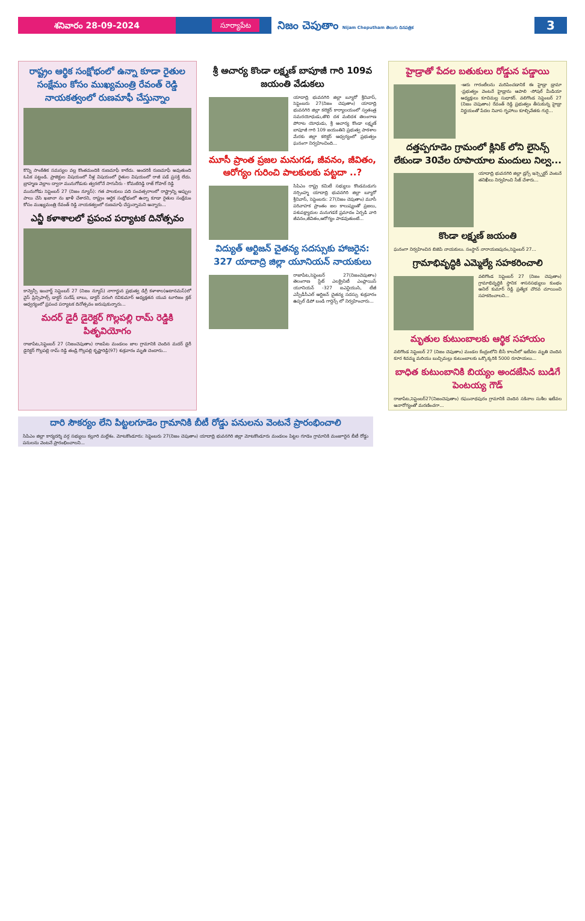శనివారం 28-09-2024 సూర్యాపేట నిజం చెపుతాం Nijam Cheputham తెలుగు దినపత్రిక 3
రాష్ట్రం ఆర్థిక సంక్షోభంలో ఉన్నా కూడా రైతుల సంక్షేమం కోసం ముఖ్యమంత్రి రేవంత్ రెడ్డి నాయకత్వంలో రుణమాఫీ చేస్తున్నాం
కొన్ని సాంకేతిక సమస్యల వల్ల కొంతమందికి రుణమాఫీ కాలేదు. అందరికీ రుణమాఫీ అవుతుంది ఓపిక పట్టండి. ప్రాజెక్టుల విషయంలో నీళ్ల విషయంలో రైతుల విషయంలో రాజీ పడే ప్రసక్తి లేదు. బ్రాహ్మణ వెల్లాల ద్వారా మునుగోడుకు త్వరలోనే సాగునీరు - కోమటిరెడ్డి రాజ్ గోపాల్ రెడ్డి
మునుగోడు సెప్టెంబర్ 27 (నిజం న్యూస్): గత పాలకులు పది సంవత్సరాలలో రాష్ట్రాన్ని అప్పుల పాలు చేసి ఖజానా ను ఖాళీ చేశారని, రాష్ట్రం ఆర్థిక సంక్షోభంలో ఉన్నా కూడా రైతుల సంక్షేమం కోసం ముఖ్యమంత్రి రేవంత్ రెడ్డి నాయకత్వంలో రుణమాఫీ చేస్తున్నామని అన్నారు...
ఎన్జీ కళాశాలలో ప్రపంచ పర్యాటక దినోత్సవం
కాన్వెన్సీ ఇంచార్జ్ సెప్టెంబర్ 27 (నిజం న్యూస్) నాగార్జున ప్రభుత్వ డిగ్రీ కళాశాల(అటానమస్)లో వైస్ ప్రిన్సిపాల్స్ డాక్టర్ సురేష్ బాబు, డాక్టర్ పరంగి రవికుమార్ అధ్యక్షతన యువ టూరిజం క్లబ్ ఆధ్వర్యంలో ప్రపంచ పర్యాటక దినోత్సవం జరుపుకున్నారు...
మదర్ డైరీ డైరెక్టర్ గొల్లపల్లి రామ్ రెడ్డికి పితృవియోగం
రాజాపేట,సెప్టెంబర్ 27 (నిజంచెపుతాం) రాజపేట మండలం జాల గ్రామానికి చెందిన మదర్ డైరీ డైరెక్టర్ గొల్లపల్లి రామ్ రెడ్డి తండ్రి గొల్లపల్లి కృష్ణారెడ్డి(97) శుక్రవారం మృతి చెందారు...
శ్రీ ఆచార్య కొండా లక్ష్మణ్ బాపూజీ గారి 109వ జయంతి వేడుకలు
యాదాద్రి భువనగిరి జిల్లా బ్యూరో శ్రీనివాస్, సెప్టెంబరు 27(నిజం చెపుతాం) యాదాద్రి భువనగిరి జిల్లా కలెక్టర్ కార్యాలయంలో స్వతంత్ర సమరయోధుడు,తొలి దశ మలిదశ తెలంగాణ పోరాట యోధుడు, శ్రీ ఆచార్య కొండా లక్ష్మణ్ బాపూజీ గారి 109 జయంతిని ప్రభుత్వ పాఠశాల మేరకు జిల్లా కలెక్టర్ ఆధ్వర్యంలో ప్రభుత్వం ఘనంగా నిర్వహించింది...
మూసీ ప్రాంత ప్రజల మనుగడ, జీవనం, జీవితం, ఆరోగ్యం గురించి పాలకులకు పట్టదా ..?
సిపిఎం రాష్ట్ర కమిటీ సభ్యులు కొండమడుగు నర్సింహ్మ యాదాద్రి భువనగిరి జిల్లా బ్యూరో శ్రీనివాస్, సెప్టెంబరు: 27(నిజం చెపుతాం) మూసీ పరివాహక ప్రాంతం జల కాలుష్యంతో ప్రజలు, పశుపక్ష్యాదుల మనుగడకే ప్రమాదం ఏర్పడి వారి జీవనం,జీవితం,ఆరోగ్యం పాడవుతుంటే...
విద్యుత్ ఆర్టిజన్ చైతన్య సదస్సుకు హాజరైన: 327 యాదాద్రి జిల్లా యూనియన్ నాయకులు
రాజాపేట,సెప్టెంబర్ 27(నిజంచెపుతాం) తెలంగాణ స్టేట్ ఎలక్ట్రిసిటీ ఎంప్లాయిస్ యూనియన్ -327 ఐఎన్టియుసి, టీజీ ఎస్పీడీసీఎల్ ఆర్టిజన్ చైతన్య సదస్సు శుక్రవారం ఉప్పల్ డిపో బండి గార్డెన్స్ లో నిర్వహించారు...
హైడ్రాతో పేదల బతుకులు రోడ్డున పడ్డాయి
-ఆరు గారంటీలను మరిపించడానికే ఈ హైడ్రా డ్రామా -ప్రభుత్వం వెంటనే హైడ్రాను ఆపాలి -సోషల్ మీడియా అధ్యక్షులు కూచిమల్ల సుధాకర్. వలిగొండ సెప్టెంబర్ 27 (నిజం చెపుతాం) రేవంత్ రెడ్డి ప్రభుత్వం తీసుకున్న హైడ్రా నిర్ణయంతో పేదల నివాస గృహాలు కూల్చివేతకు గురై...
దత్తప్పగూడెం గ్రామంలో క్లినిక్ లోని లైసెన్స్ లేకుండా 30వేల రూపాయాల మందులు నిల్వ...
యాదాద్రి భువనగిరి జిల్లా డ్రగ్స్ ఇన్స్పెక్టర్ వెంటనే తనిఖీలు నిర్వహించి సీజ్ చేశారు...
కొండా లక్ష్మణ్ జయంతి
ఘనంగా నిర్వహించిన బిజెపి నాయకులు. సంస్థాన్ నారాయణపురం,సెప్టెంబర్ 27...
గ్రామాభివృద్ధికి ఎమ్మెల్యే సహకరించాలి
వలిగొండ సెప్టెంబర్ 27 (నిజం చెపుతాం) గ్రామాభివృద్ధికి స్థానిక శాసనసభ్యులు కుంభం అనిల్ కుమార్ రెడ్డి ప్రత్యేక చొరవ చూయించి సహకరించాలని...
మృతుల కుటుంబాలకు ఆర్థిక సహాయం
వలిగొండ సెప్టెంబర్ 27 (నిజం చెపుతాం) మండల కేంద్రంలోని బీసీ కాలనీలో ఇటీవల మృతి చెందిన కూర శివమ్మ మరియు బుచ్చిమల్లు కుటుంబాలకు ఒక్కొక్కరికి 5000 రూపాయలు...
బాధిత కుటుంబానికి బియ్యం అందజేసిన బుడిగే పెంటయ్య గౌడ్
రాజాపేట,సెప్టెంబర్27(నిజంచెపుతాం) రఘునాథపురం గ్రామానికి చెందిన సకినాల సుశీల ఇటీవల అనారోగ్యంతో మరణించగా...
దారి సౌకర్యం లేని పిట్టలగూడెం గ్రామానికి బీటీ రోడ్డు పనులను వెంటనే ప్రారంభించాలి
సిపిఎం జిల్లా కార్యదర్శి వర్గ సభ్యులు కల్లూరి మల్లేశం. మోటకొండూరు: సెప్టెంబరు 27(నిజం చెపుతాం) యాదాద్రి భువనగిరి జిల్లా మోటకొండూరు మండలం పిట్టల గూడెం గ్రామానికి మంజూరైన బీటీ రోడ్డు పనులను వెంటనే ప్రారంభించాలని...